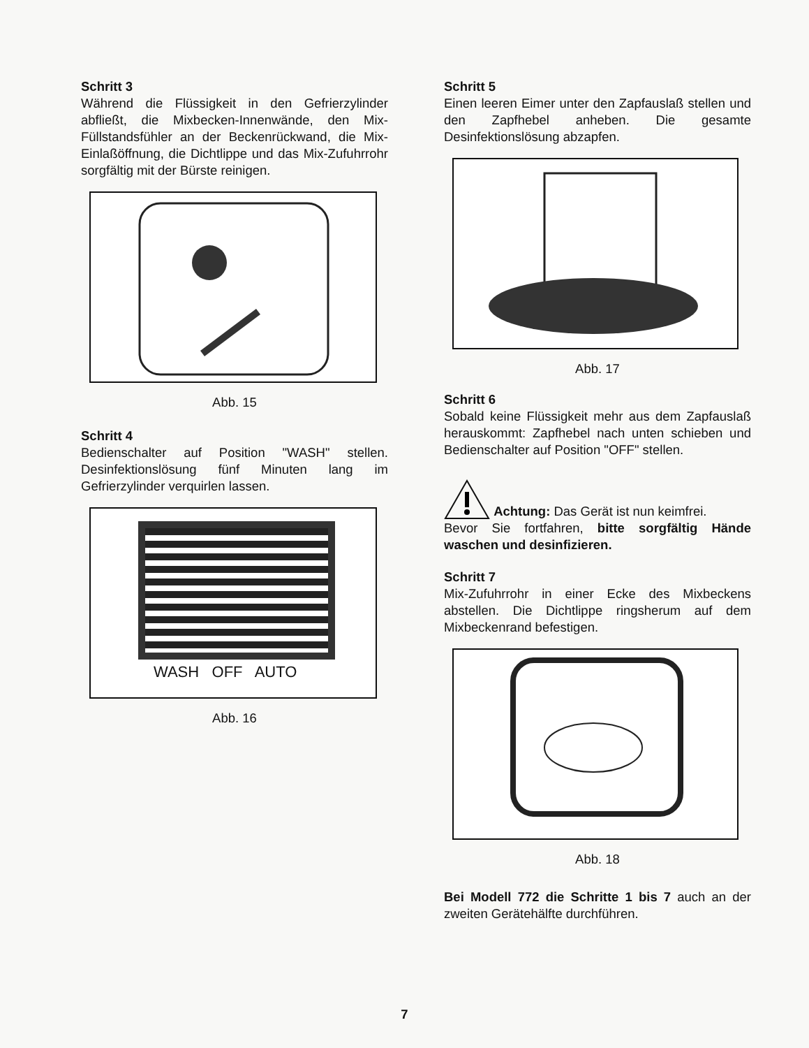Schritt 3
Während die Flüssigkeit in den Gefrierzylinder abfließt, die Mixbecken-Innenwände, den Mix-Füllstandsfühler an der Beckenrückwand, die Mix-Einlaßöffnung, die Dichtlippe und das Mix-Zufuhrrohr sorgfältig mit der Bürste reinigen.
Abb. 15
Schritt 4
Bedienschalter auf Position "WASH" stellen. Desinfektionslösung fünf Minuten lang im Gefrierzylinder verquirlen lassen.
WASH OFF AUTO
Abb. 16
Schritt 5
Einen leeren Eimer unter den Zapfauslaß stellen und den Zapfhebel anheben. Die gesamte Desinfektionslösung abzapfen.
Abb. 17
Schritt 6
Sobald keine Flüssigkeit mehr aus dem Zapfauslaß herauskommt: Zapfhebel nach unten schieben und Bedienschalter auf Position "OFF" stellen.
Achtung: Das Gerät ist nun keimfrei.
Bevor Sie fortfahren, bitte sorgfältig Hände waschen und desinfizieren.
Schritt 7
Mix-Zufuhrrohr in einer Ecke des Mixbeckens abstellen. Die Dichtlippe ringsherum auf dem Mixbeckenrand befestigen.
Abb. 18
Bei Modell 772 die Schritte 1 bis 7 auch an der zweiten Gerätehälfte durchführen.
7